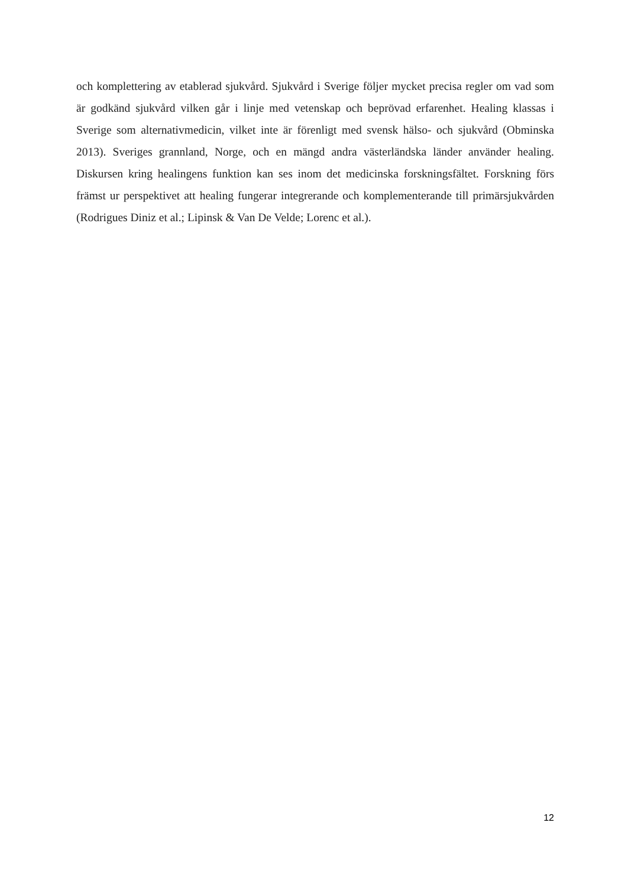och komplettering av etablerad sjukvård. Sjukvård i Sverige följer mycket precisa regler om vad som är godkänd sjukvård vilken går i linje med vetenskap och beprövad erfarenhet. Healing klassas i Sverige som alternativmedicin, vilket inte är förenligt med svensk hälso- och sjukvård (Obminska 2013). Sveriges grannland, Norge, och en mängd andra västerländska länder använder healing. Diskursen kring healingens funktion kan ses inom det medicinska forskningsfältet. Forskning förs främst ur perspektivet att healing fungerar integrerande och komplementerande till primärsjukvården (Rodrigues Diniz et al.; Lipinsk & Van De Velde; Lorenc et al.).
12